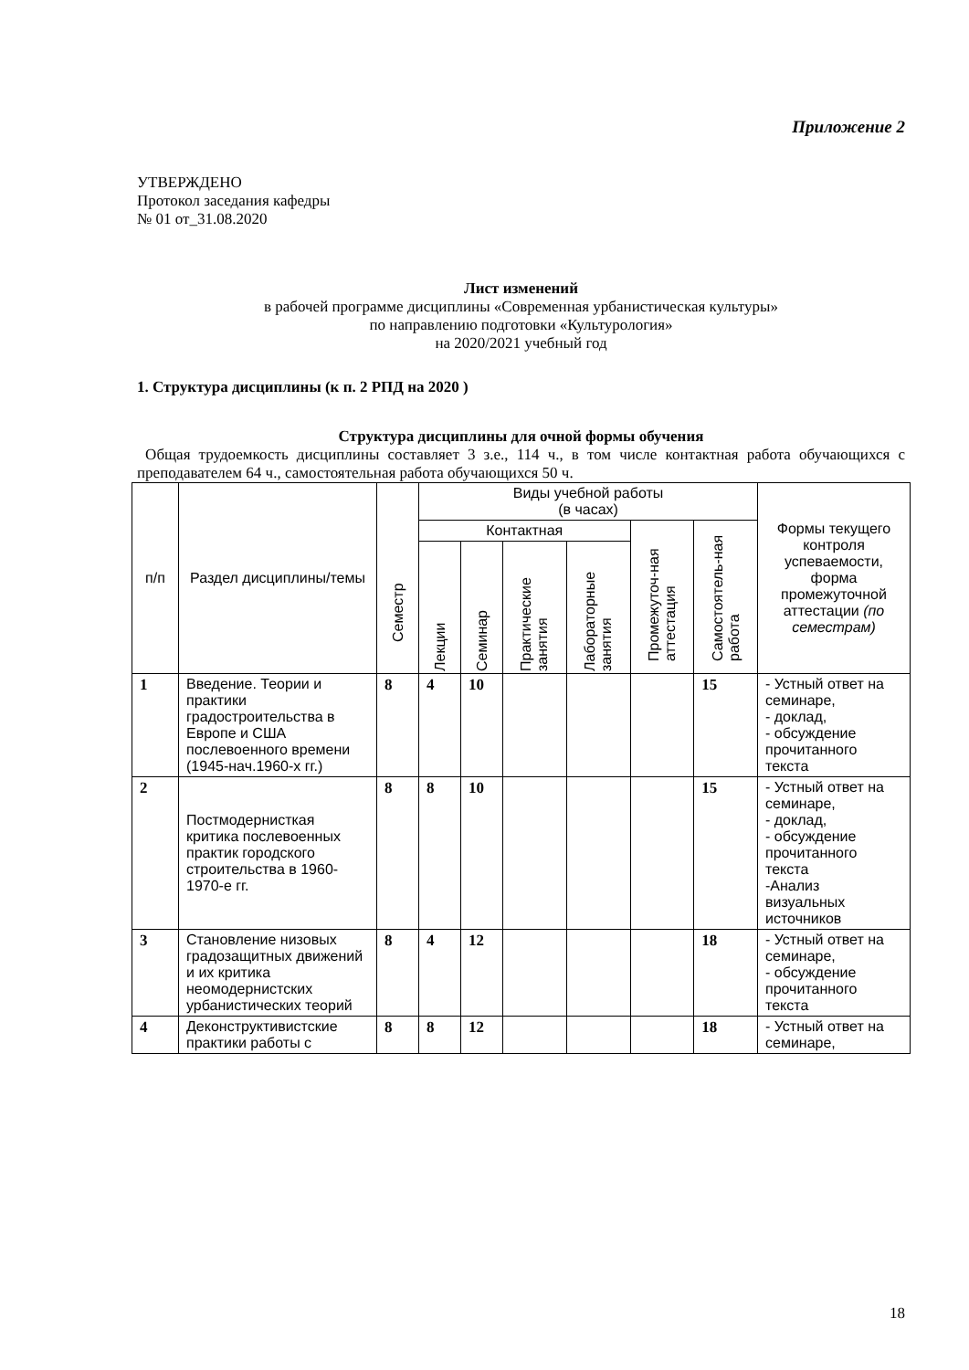Приложение 2
УТВЕРЖДЕНО
Протокол заседания кафедры
№ 01 от_31.08.2020
Лист изменений
в рабочей программе дисциплины «Современная урбанистическая культуры»
по направлению подготовки «Культурология»
на 2020/2021 учебный год
1. Структура дисциплины (к п. 2 РПД на 2020 )
Структура дисциплины для очной формы обучения
Общая трудоемкость дисциплины составляет 3 з.е., 114 ч., в том числе контактная работа обучающихся с преподавателем 64 ч., самостоятельная работа обучающихся 50 ч.
| п/п | Раздел дисциплины/темы | Семестр | Виды учебной работы (в часах) | | | | | | Формы текущего контроля успеваемости, форма промежуточной аттестации (по семестрам) |
| --- | --- | --- | --- | --- | --- | --- | --- | --- | --- |
| | | | Контактная | | | | Промежуточ-ная аттестация | Самостоятель-ная работа | |
| | | | Лекции | Семинар | Практические занятия | Лабораторные занятия | | | |
| 1 | Введение. Теории и практики градостроительства в Европе и США послевоенного времени (1945-нач.1960-х гг.) | 8 | 4 | 10 | | | | 15 | - Устный ответ на семинаре, - доклад, - обсуждение прочитанного текста |
| 2 | Постмодернисткая критика послевоенных практик городского строительства в 1960-1970-е гг. | 8 | 8 | 10 | | | | 15 | - Устный ответ на семинаре, - доклад, - обсуждение прочитанного текста -Анализ визуальных источников |
| 3 | Становление низовых градозащитных движений и их критика неомодернистских урбанистических теорий | 8 | 4 | 12 | | | | 18 | - Устный ответ на семинаре, - обсуждение прочитанного текста |
| 4 | Деконструктивистские практики работы с | 8 | 8 | 12 | | | | 18 | - Устный ответ на семинаре, |
18